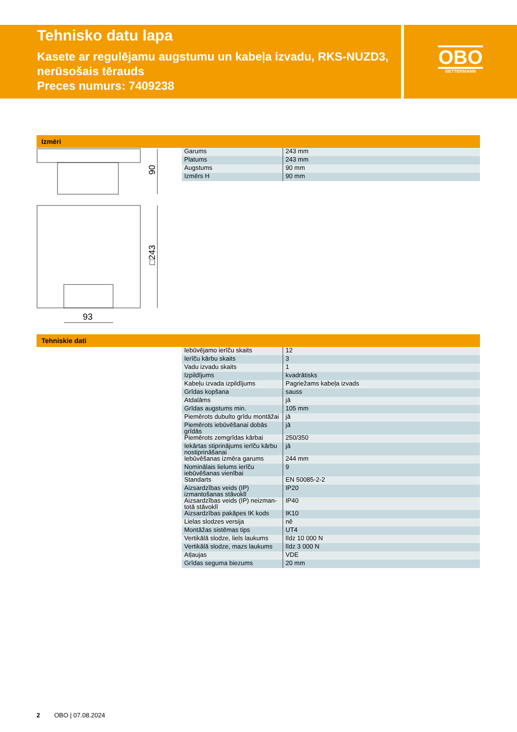Tehnisko datu lapa
Kasete ar regulējamu augstumu un kabeļa izvadu, RKS-NUZD3, nerūsošais tērauds
Preces numurs: 7409238
OBO
BETTERMANN
Izmēri
90
□243
93
| Garums | 243 mm |
| Platums | 243 mm |
| Augstums | 90 mm |
| Izmērs H | 90 mm |
Tehniskie dati
| Iebūvējamo ierīču skaits | 12 |
| Ierīču kārbu skaits | 3 |
| Vadu izvadu skaits | 1 |
| Izpildījums | kvadrātisks |
| Kabeļu izvada izpildījums | Pagriežams kabeļa izvads |
| Grīdas kopšana | sauss |
| Atdalāms | jā |
| Grīdas augstums min. | 105 mm |
| Piemērots dubulto grīdu montāžai | jā |
| Piemērots iebūvēšanai dobās grīdās | jā |
| Piemērots zemgrīdas kārbai | 250/350 |
| Iekārtas stiprinājums ierīču kārbu nostiprināšanai | jā |
| Iebūvēšanas izmēra garums | 244 mm |
| Nominālais lielums ierīču iebūvēšanas vienībai | 9 |
| Standarts | EN 50085-2-2 |
| Aizsardzības veids (IP) izmantošanas stāvoklī | IP20 |
| Aizsardzības veids (IP) neizman-totā stāvoklī | IP40 |
| Aizsardzības pakāpes IK kods | IK10 |
| Lielas slodzes versija | nē |
| Montāžas sistēmas tips | UT4 |
| Vertikālā slodze, liels laukums | līdz 10 000 N |
| Vertikālā slodze, mazs laukums | līdz 3 000 N |
| Atļaujas | VDE |
| Grīdas seguma biezums | 20 mm |
2 OBO | 07.08.2024